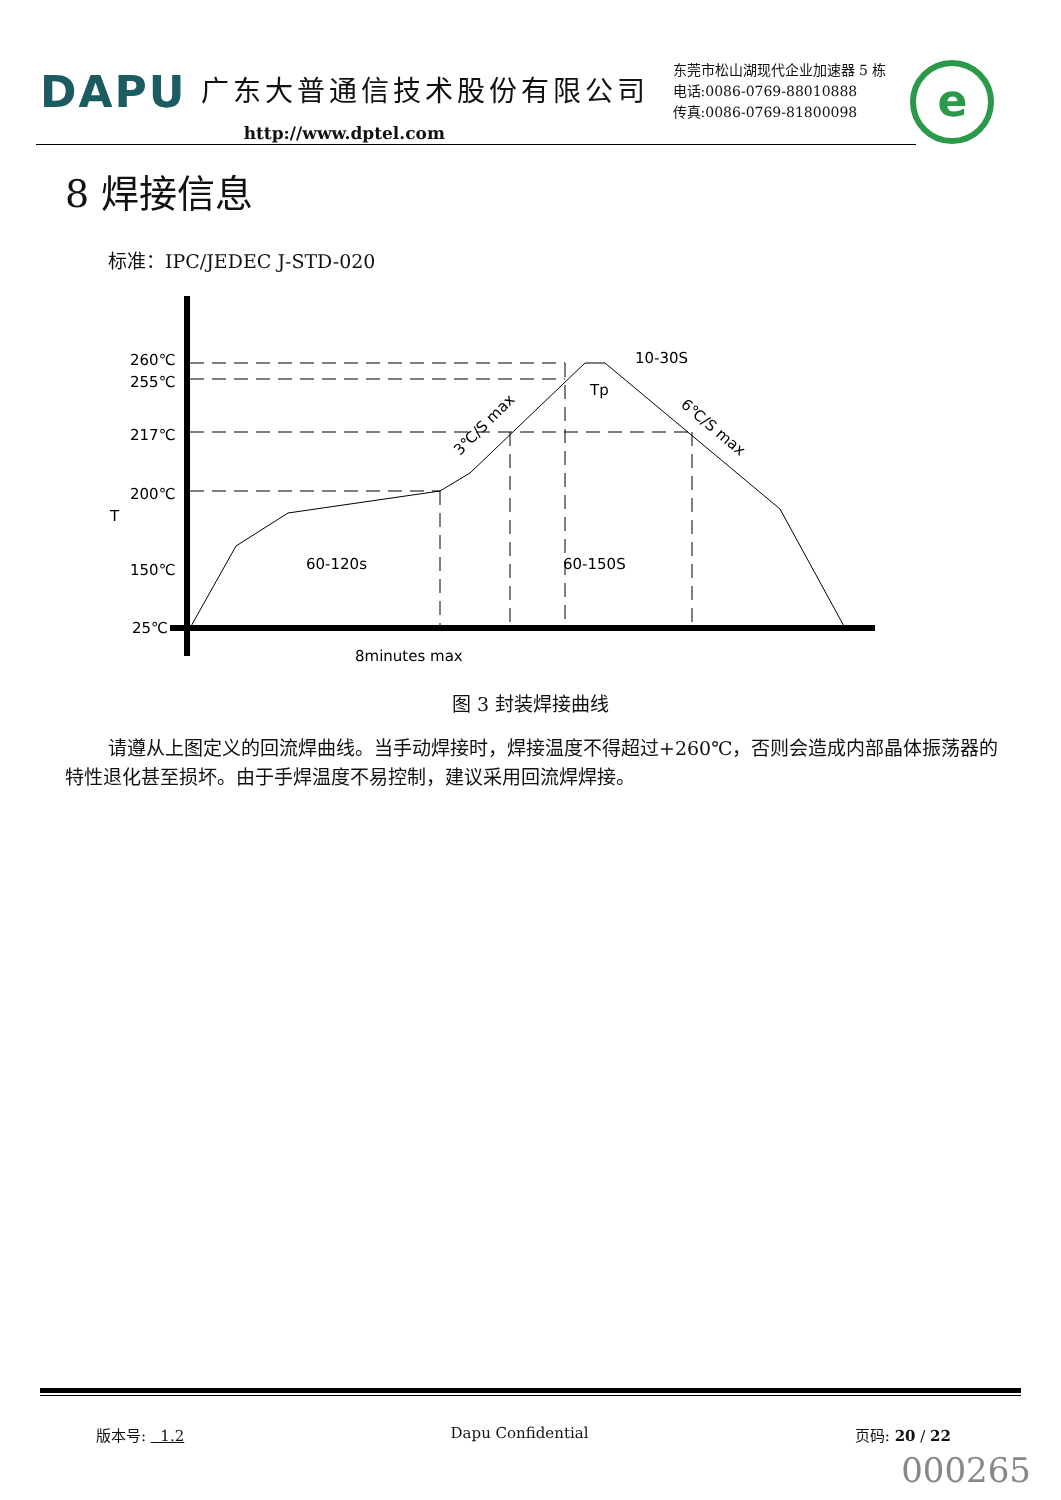DAPU 广东大普通信技术股份有限公司
http://www.dptel.com
东莞市松山湖现代企业加速器 5 栋
电话:0086-0769-88010888
传真:0086-0769-81800098
e
8 焊接信息
标准：IPC/JEDEC J-STD-020
260℃
255℃
217℃
200℃
150℃
25℃
60-120s
60-150S
8minutes max
10-30S
Tp
T
3℃/S max
6℃/S max
图 3 封装焊接曲线
请遵从上图定义的回流焊曲线。当手动焊接时，焊接温度不得超过+260℃，否则会造成内部晶体振荡器的特性退化甚至损坏。由于手焊温度不易控制，建议采用回流焊焊接。
版本号: 1.2 Dapu Confidential 页码: 20 / 22
000265